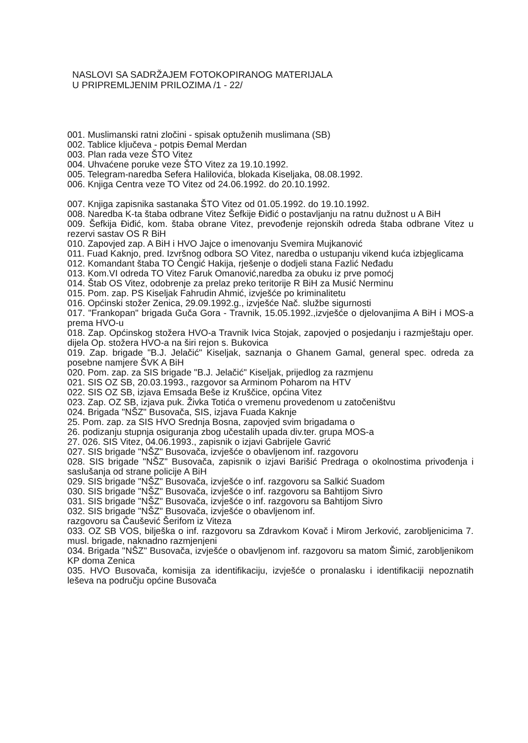NASLOVI SA SADRŽAJEM FOTOKOPIRANOG MATERIJALA
U PRIPREMLJENIM PRILOZIMA /1 - 22/
001. Muslimanski ratni zločini - spisak optuženih muslimana (SB)
002. Tablice ključeva - potpis Đemal Merdan
003. Plan rada veze ŠTO Vitez
004. Uhvaćene poruke veze ŠTO Vitez za 19.10.1992.
005. Telegram-naredba Sefera Halilovića, blokada Kiseljaka, 08.08.1992.
006. Knjiga Centra veze TO Vitez od 24.06.1992. do 20.10.1992.
007. Knjiga zapisnika sastanaka ŠTO Vitez od 01.05.1992. do 19.10.1992.
008. Naredba K-ta štaba odbrane Vitez Šefkije Điđić o postavljanju na ratnu dužnost u A BiH
009. Šefkija Điđić, kom. štaba obrane Vitez, prevođenje rejonskih odreda štaba odbrane Vitez u rezervi sastav OS R BiH
010. Zapovjed zap. A BiH i HVO Jajce o imenovanju Svemira Mujkanović
011. Fuad Kaknjo, pred. Izvršnog odbora SO Vitez, naredba o ustupanju vikend kuća izbjeglicama
012. Komandant štaba TO Čengić Hakija, rješenje o dodjeli stana Fazlić Neđadu
013. Kom.VI odreda TO Vitez Faruk Omanović,naredba za obuku iz prve pomoćj
014. Štab OS Vitez, odobrenje za prelaz preko teritorije R BiH za Musić Nerminu
015. Pom. zap. PS Kiseljak Fahrudin Ahmić, izvješće po kriminalitetu
016. Općinski stožer Zenica, 29.09.1992.g., izvješće Nač. službe sigurnosti
017. "Frankopan" brigada Guča Gora - Travnik, 15.05.1992.,izvješće o djelovanjima A BiH i MOS-a prema HVO-u
018. Zap. Općinskog stožera HVO-a Travnik Ivica Stojak, zapovjed o posjedanju i razmještaju oper. dijela Op. stožera HVO-a na širi rejon s. Bukovica
019. Zap. brigade "B.J. Jelačić" Kiseljak, saznanja o Ghanem Gamal, general spec. odreda za posebne namjere ŠVK A BiH
020. Pom. zap. za SIS brigade "B.J. Jelačić" Kiseljak, prijedlog za razmjenu
021. SIS OZ SB, 20.03.1993., razgovor sa Arminom Poharom na HTV
022. SIS OZ SB, izjava Emsada Beše iz Kruščice, općina Vitez
023. Zap. OZ SB, izjava puk. Živka Totića o vremenu provedenom u zatočeništvu
024. Brigada "NŠZ" Busovača, SIS, izjava Fuada Kaknje
25. Pom. zap. za SIS HVO Srednja Bosna, zapovjed svim brigadama o
26. podizanju stupnja osiguranja zbog učestalih upada div.ter. grupa MOS-a
27. 026. SIS Vitez, 04.06.1993., zapisnik o izjavi Gabrijele Gavrić
027. SIS brigade "NŠZ" Busovača, izvješće o obavljenom inf. razgovoru
028. SIS brigade "NŠZ" Busovača, zapisnik o izjavi Barišić Predraga o okolnostima privođenja i saslušanja od strane policije A BiH
029. SIS brigade "NŠZ" Busovača, izvješće o inf. razgovoru sa Salkić Suadom
030. SIS brigade "NŠZ" Busovača, izvješće o inf. razgovoru sa Bahtijom Sivro
031. SIS brigade "NŠZ" Busovača, izvješće o inf. razgovoru sa Bahtijom Sivro
032. SIS brigade "NŠZ" Busovača, izvješće o obavljenom inf.
razgovoru sa Čaušević Šerifom iz Viteza
033. OZ SB VOS, bilješka o inf. razgovoru sa Zdravkom Kovač i Mirom Jerković, zarobljenicima 7. musl. brigade, naknadno razmjenjeni
034. Brigada "NŠZ" Busovača, izvješće o obavljenom inf. razgovoru sa matom Šimić, zarobljenikom KP doma Zenica
035. HVO Busovača, komisija za identifikaciju, izvješće o pronalasku i identifikaciji nepoznatih leševa na području općine Busovača